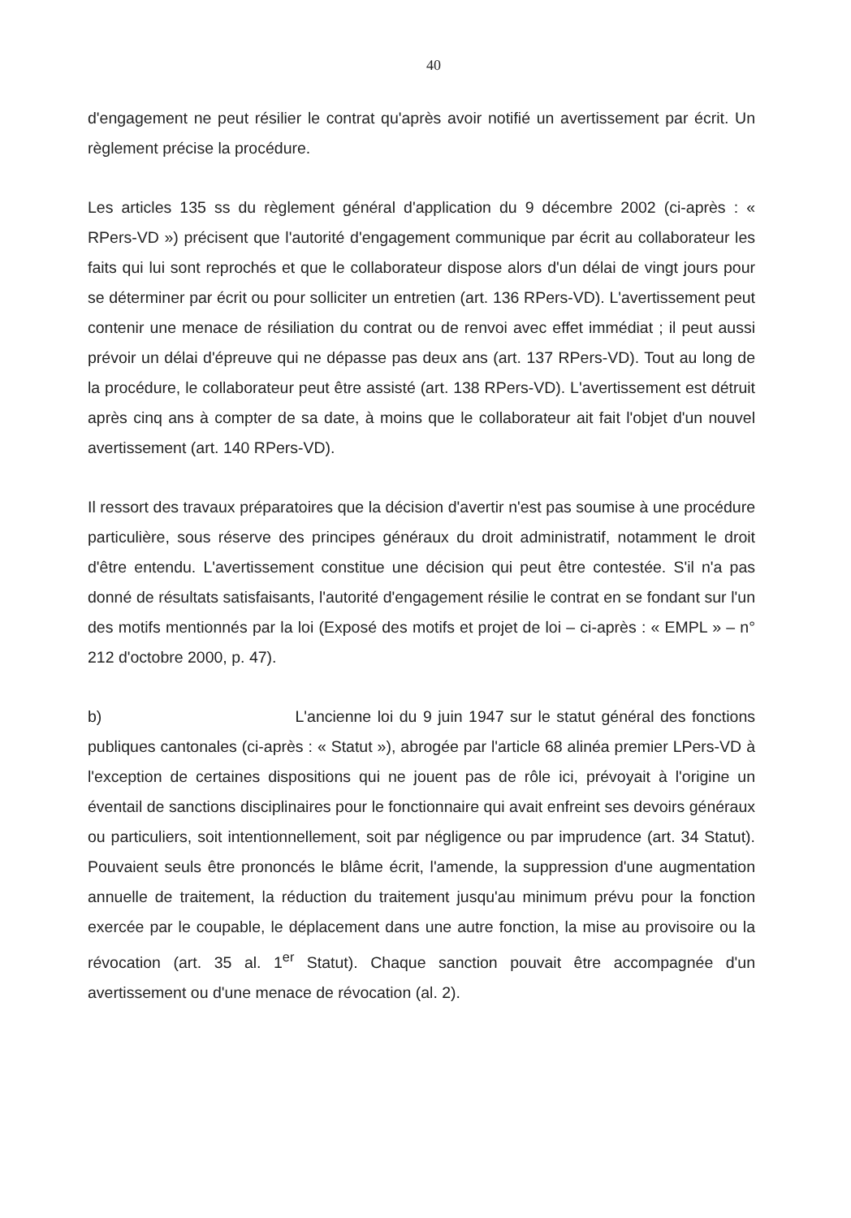40
d'engagement ne peut résilier le contrat qu'après avoir notifié un avertissement par écrit. Un règlement précise la procédure.
Les articles 135 ss du règlement général d'application du 9 décembre 2002 (ci-après : « RPers-VD ») précisent que l'autorité d'engagement communique par écrit au collaborateur les faits qui lui sont reprochés et que le collaborateur dispose alors d'un délai de vingt jours pour se déterminer par écrit ou pour solliciter un entretien (art. 136 RPers-VD). L'avertissement peut contenir une menace de résiliation du contrat ou de renvoi avec effet immédiat ; il peut aussi prévoir un délai d'épreuve qui ne dépasse pas deux ans (art. 137 RPers-VD). Tout au long de la procédure, le collaborateur peut être assisté (art. 138 RPers-VD). L'avertissement est détruit après cinq ans à compter de sa date, à moins que le collaborateur ait fait l'objet d'un nouvel avertissement (art. 140 RPers-VD).
Il ressort des travaux préparatoires que la décision d'avertir n'est pas soumise à une procédure particulière, sous réserve des principes généraux du droit administratif, notamment le droit d'être entendu. L'avertissement constitue une décision qui peut être contestée. S'il n'a pas donné de résultats satisfaisants, l'autorité d'engagement résilie le contrat en se fondant sur l'un des motifs mentionnés par la loi (Exposé des motifs et projet de loi – ci-après : « EMPL » – n° 212 d'octobre 2000, p. 47).
b) L'ancienne loi du 9 juin 1947 sur le statut général des fonctions publiques cantonales (ci-après : « Statut »), abrogée par l'article 68 alinéa premier LPers-VD à l'exception de certaines dispositions qui ne jouent pas de rôle ici, prévoyait à l'origine un éventail de sanctions disciplinaires pour le fonctionnaire qui avait enfreint ses devoirs généraux ou particuliers, soit intentionnellement, soit par négligence ou par imprudence (art. 34 Statut). Pouvaient seuls être prononcés le blâme écrit, l'amende, la suppression d'une augmentation annuelle de traitement, la réduction du traitement jusqu'au minimum prévu pour la fonction exercée par le coupable, le déplacement dans une autre fonction, la mise au provisoire ou la révocation (art. 35 al. 1<sup>er</sup> Statut). Chaque sanction pouvait être accompagnée d'un avertissement ou d'une menace de révocation (al. 2).